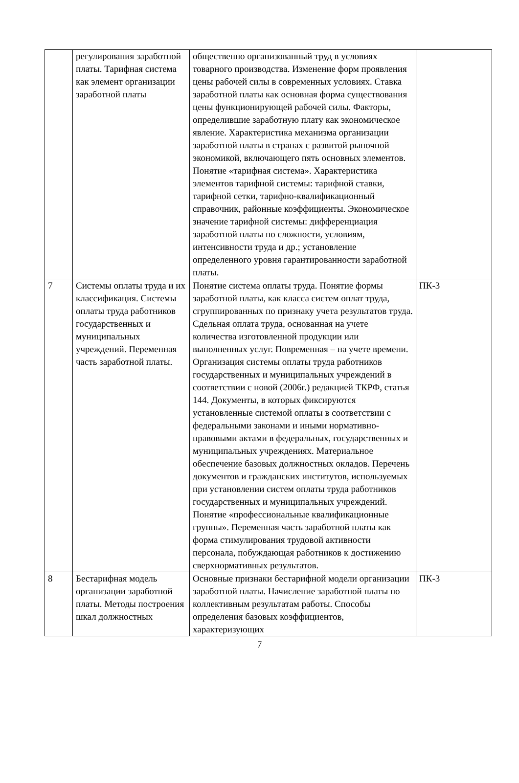| | регулирования заработной платы. Тарифная система как элемент организации заработной платы | общественно организованный труд в условиях товарного производства. Изменение форм проявления цены рабочей силы в современных условиях. Ставка заработной платы как основная форма существования цены функционирующей рабочей силы. Факторы, определившие заработную плату как экономическое явление. Характеристика механизма организации заработной платы в странах с развитой рыночной экономикой, включающего пять основных элементов. Понятие «тарифная система». Характеристика элементов тарифной системы: тарифной ставки, тарифной сетки, тарифно-квалификационный справочник, районные коэффициенты. Экономическое значение тарифной системы: дифференциация заработной платы по сложности, условиям, интенсивности труда и др.; установление определенного уровня гарантированности заработной платы. | |
| 7 | Системы оплаты труда и их классификация. Системы оплаты труда работников государственных и муниципальных учреждений. Переменная часть заработной платы. | Понятие система оплаты труда. Понятие формы заработной платы, как класса систем оплат труда, сгруппированных по признаку учета результатов труда. Сдельная оплата труда, основанная на учете количества изготовленной продукции или выполненных услуг. Повременная – на учете времени. Организация системы оплаты труда работников государственных и муниципальных учреждений в соответствии с новой (2006г.) редакцией ТКРФ, статья 144. Документы, в которых фиксируются установленные системой оплаты в соответствии с федеральными законами и иными нормативно-правовыми актами в федеральных, государственных и муниципальных учреждениях. Материальное обеспечение базовых должностных окладов. Перечень документов и гражданских институтов, используемых при установлении систем оплаты труда работников государственных и муниципальных учреждений. Понятие «профессиональные квалификационные группы». Переменная часть заработной платы как форма стимулирования трудовой активности персонала, побуждающая работников к достижению сверхнормативных результатов. | ПК-3 |
| 8 | Бестарифная модель организации заработной платы. Методы построения шкал должностных | Основные признаки бестарифной модели организации заработной платы. Начисление заработной платы по коллективным результатам работы. Способы определения базовых коэффициентов, характеризующих | ПК-3 |
7